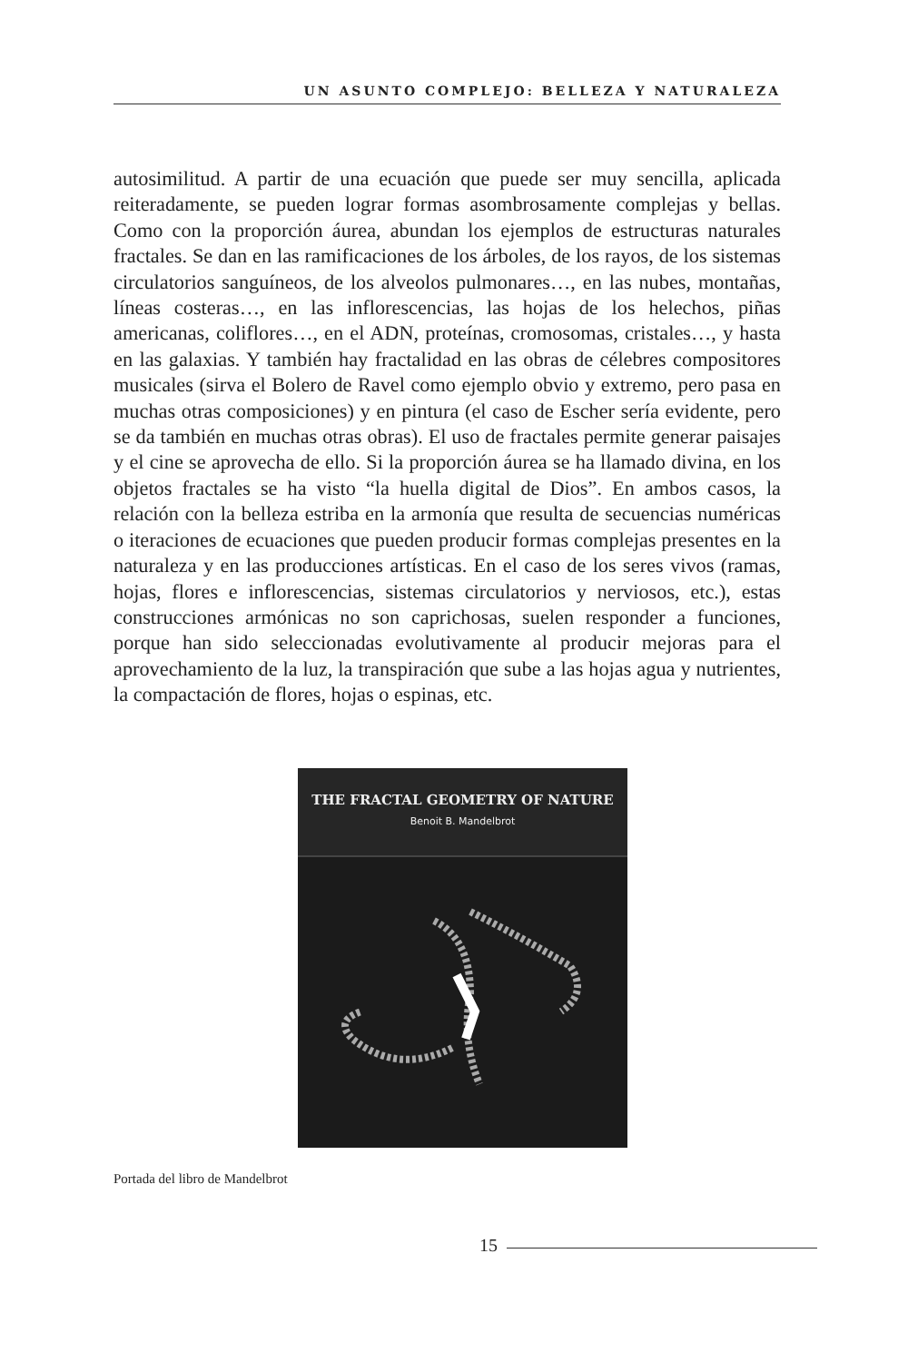UN ASUNTO COMPLEJO: BELLEZA Y NATURALEZA
autosimilitud. A partir de una ecuación que puede ser muy sencilla, aplicada reiteradamente, se pueden lograr formas asombrosamente complejas y bellas. Como con la proporción áurea, abundan los ejemplos de estructuras naturales fractales. Se dan en las ramificaciones de los árboles, de los rayos, de los sistemas circulatorios sanguíneos, de los alveolos pulmonares…, en las nubes, montañas, líneas costeras…, en las inflorescencias, las hojas de los helechos, piñas americanas, coliflores…, en el ADN, proteínas, cromosomas, cristales…, y hasta en las galaxias. Y también hay fractalidad en las obras de célebres compositores musicales (sirva el Bolero de Ravel como ejemplo obvio y extremo, pero pasa en muchas otras composiciones) y en pintura (el caso de Escher sería evidente, pero se da también en muchas otras obras). El uso de fractales permite generar paisajes y el cine se aprovecha de ello. Si la proporción áurea se ha llamado divina, en los objetos fractales se ha visto “la huella digital de Dios”. En ambos casos, la relación con la belleza estriba en la armonía que resulta de secuencias numéricas o iteraciones de ecuaciones que pueden producir formas complejas presentes en la naturaleza y en las producciones artísticas. En el caso de los seres vivos (ramas, hojas, flores e inflorescencias, sistemas circulatorios y nerviosos, etc.), estas construcciones armónicas no son caprichosas, suelen responder a funciones, porque han sido seleccionadas evolutivamente al producir mejoras para el aprovechamiento de la luz, la transpiración que sube a las hojas agua y nutrientes, la compactación de flores, hojas o espinas, etc.
THE FRACTAL GEOMETRY OF NATURE
Benoit B. Mandelbrot
Portada del libro de Mandelbrot
15